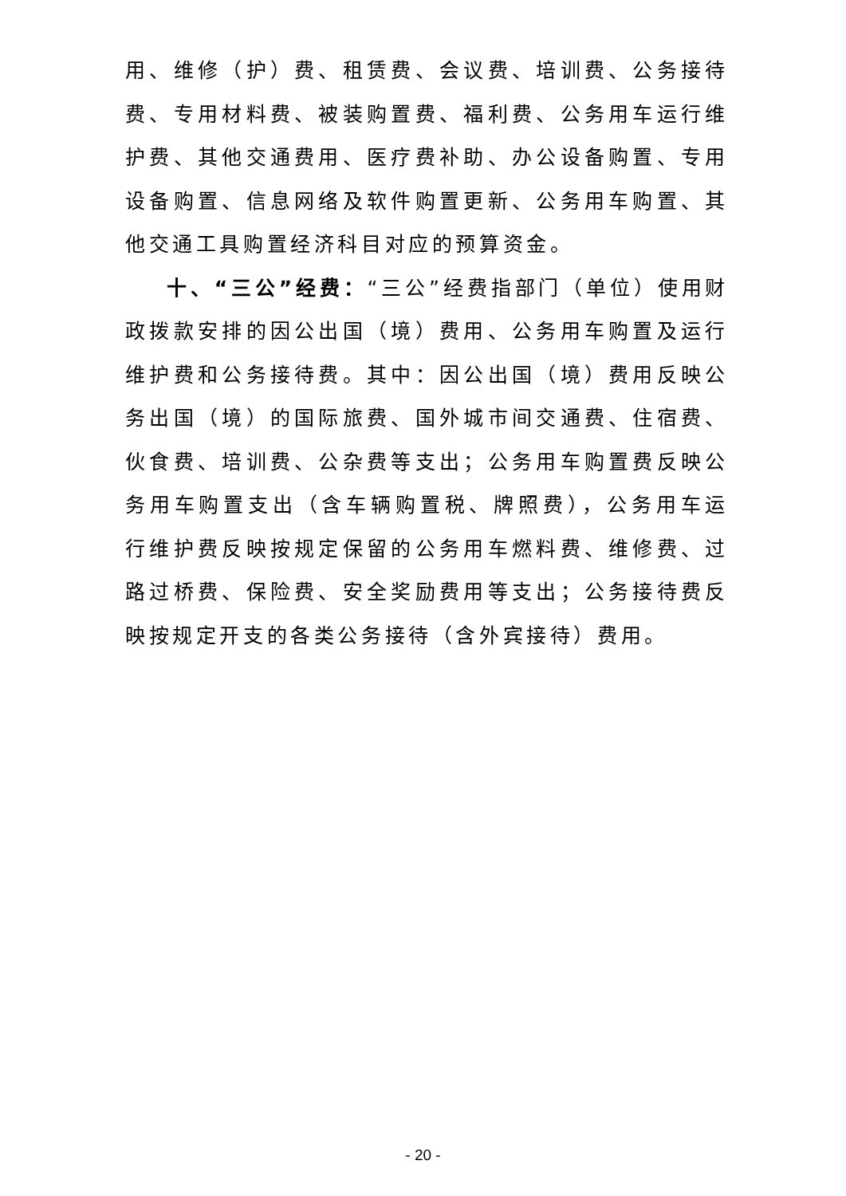用、维修（护）费、租赁费、会议费、培训费、公务接待费、专用材料费、被装购置费、福利费、公务用车运行维护费、其他交通费用、医疗费补助、办公设备购置、专用设备购置、信息网络及软件购置更新、公务用车购置、其他交通工具购置经济科目对应的预算资金。
十、“三公”经费：“三公”经费指部门（单位）使用财政拨款安排的因公出国（境）费用、公务用车购置及运行维护费和公务接待费。其中：因公出国（境）费用反映公务出国（境）的国际旅费、国外城市间交通费、住宿费、伙食费、培训费、公杂费等支出；公务用车购置费反映公务用车购置支出（含车辆购置税、牌照费），公务用车运行维护费反映按规定保留的公务用车燃料费、维修费、过路过桥费、保险费、安全奖励费用等支出；公务接待费反映按规定开支的各类公务接待（含外宾接待）费用。
- 20 -